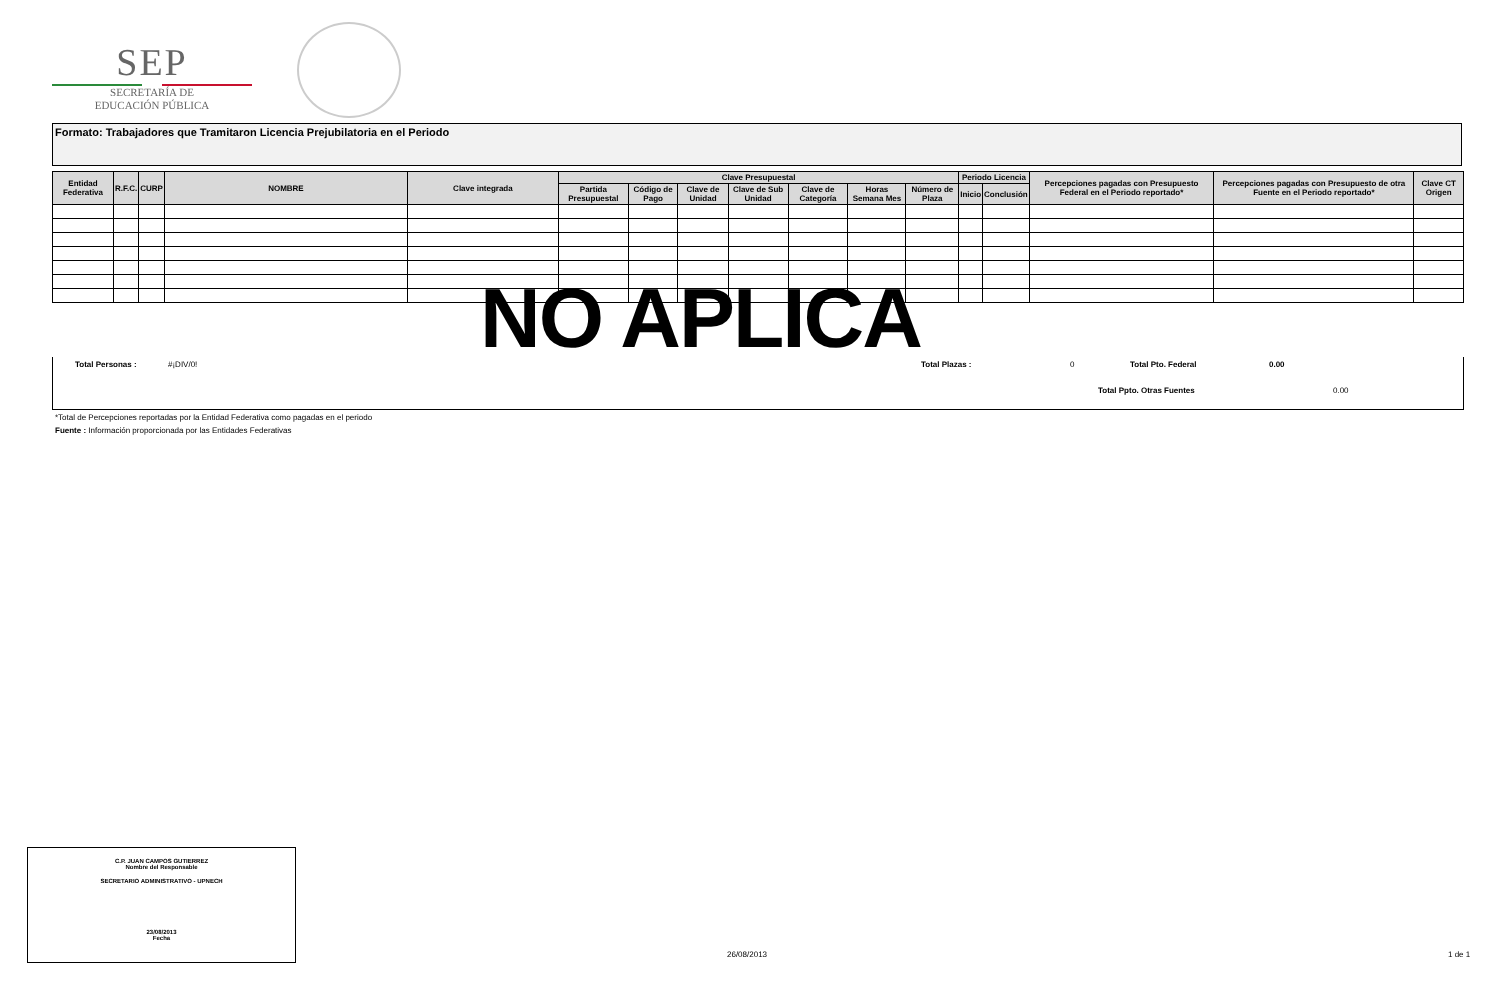SEP
SECRETARÍA DE
EDUCACIÓN PÚBLICA
Formato: Trabajadores que Tramitaron Licencia Prejubilatoria en el Periodo
| Entidad Federativa | R.F.C. | CURP | NOMBRE | Clave integrada | Clave Presupuestal | | | | | | | Periodo Licencia | | Percepciones pagadas con Presupuesto Federal en el Periodo reportado* | Percepciones pagadas con Presupuesto de otra Fuente en el Periodo reportado* | Clave CT Origen |
| --- | --- | --- | --- | --- | --- | --- | --- | --- | --- | --- | --- | --- | --- | --- | --- | --- |
| | | | | | Partida Presupuestal | Código de Pago | Clave de Unidad | Clave de Sub Unidad | Clave de Categoría | Horas Semana Mes | Número de Plaza | Inicio | Conclusión | | | |
NO APLICA
Total Personas : #¡DIV/0! Total Plazas : 0 Total Pto. Federal 0.00
Total Ppto. Otras Fuentes 0.00
*Total de Percepciones reportadas por la Entidad Federativa como pagadas en el periodo
Fuente : Información proporcionada por las Entidades Federativas
C.P. JUAN CAMPOS GUTIERREZ
Nombre del Responsable
SECRETARIO ADMINISTRATIVO - UPNECH
23/08/2013
Fecha
26/08/2013 1 de 1